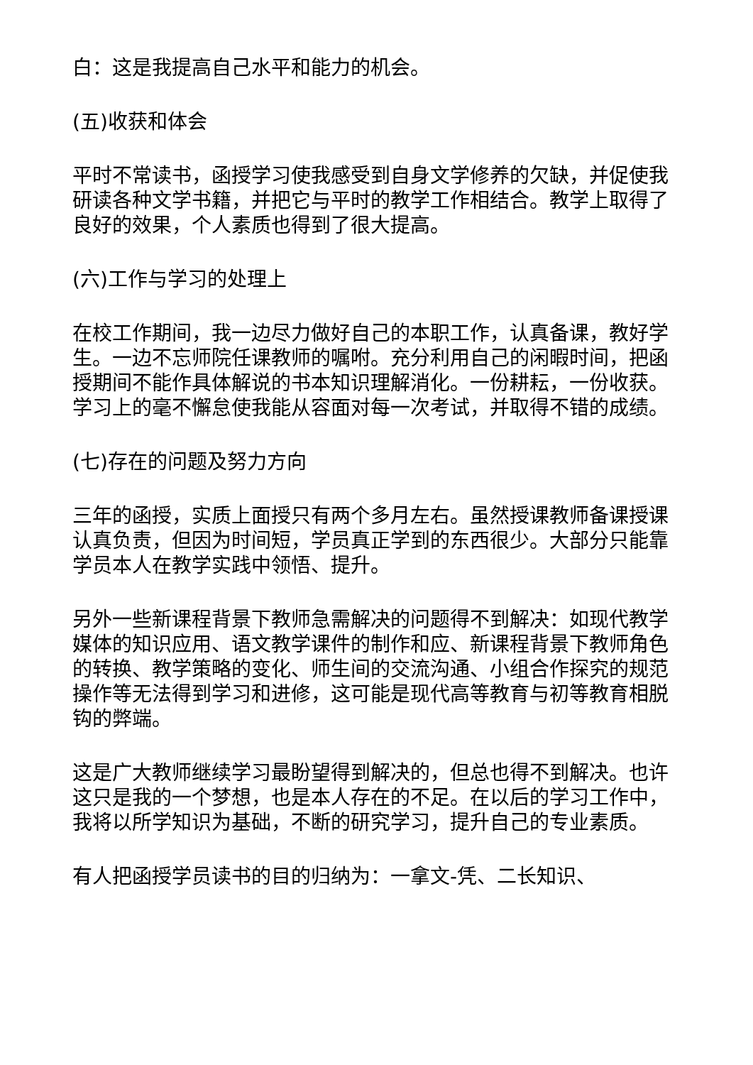白：这是我提高自己水平和能力的机会。
(五)收获和体会
平时不常读书，函授学习使我感受到自身文学修养的欠缺，并促使我研读各种文学书籍，并把它与平时的教学工作相结合。教学上取得了良好的效果，个人素质也得到了很大提高。
(六)工作与学习的处理上
在校工作期间，我一边尽力做好自己的本职工作，认真备课，教好学生。一边不忘师院任课教师的嘱咐。充分利用自己的闲暇时间，把函授期间不能作具体解说的书本知识理解消化。一份耕耘，一份收获。学习上的毫不懈怠使我能从容面对每一次考试，并取得不错的成绩。
(七)存在的问题及努力方向
三年的函授，实质上面授只有两个多月左右。虽然授课教师备课授课认真负责，但因为时间短，学员真正学到的东西很少。大部分只能靠学员本人在教学实践中领悟、提升。
另外一些新课程背景下教师急需解决的问题得不到解决：如现代教学媒体的知识应用、语文教学课件的制作和应、新课程背景下教师角色的转换、教学策略的变化、师生间的交流沟通、小组合作探究的规范操作等无法得到学习和进修，这可能是现代高等教育与初等教育相脱钩的弊端。
这是广大教师继续学习最盼望得到解决的，但总也得不到解决。也许这只是我的一个梦想，也是本人存在的不足。在以后的学习工作中，我将以所学知识为基础，不断的研究学习，提升自己的专业素质。
有人把函授学员读书的目的归纳为：一拿文-凭、二长知识、